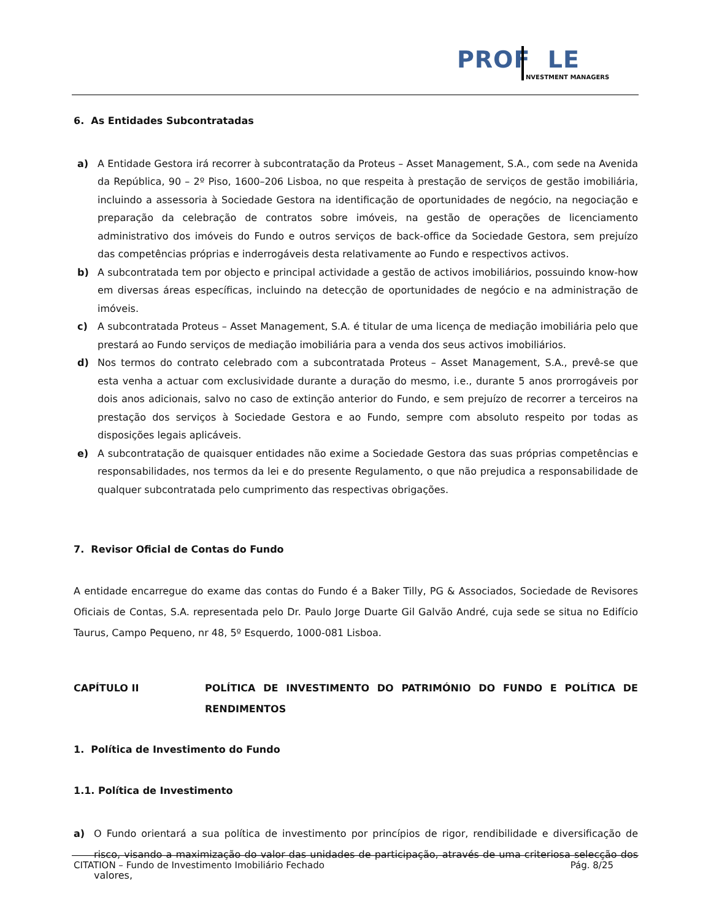PROF LE
NVESTMENT MANAGERS
6. As Entidades Subcontratadas
a) A Entidade Gestora irá recorrer à subcontratação da Proteus – Asset Management, S.A., com sede na Avenida da República, 90 – 2º Piso, 1600–206 Lisboa, no que respeita à prestação de serviços de gestão imobiliária, incluindo a assessoria à Sociedade Gestora na identificação de oportunidades de negócio, na negociação e preparação da celebração de contratos sobre imóveis, na gestão de operações de licenciamento administrativo dos imóveis do Fundo e outros serviços de back-office da Sociedade Gestora, sem prejuízo das competências próprias e inderrogáveis desta relativamente ao Fundo e respectivos activos.
b) A subcontratada tem por objecto e principal actividade a gestão de activos imobiliários, possuindo know-how em diversas áreas específicas, incluindo na detecção de oportunidades de negócio e na administração de imóveis.
c) A subcontratada Proteus – Asset Management, S.A. é titular de uma licença de mediação imobiliária pelo que prestará ao Fundo serviços de mediação imobiliária para a venda dos seus activos imobiliários.
d) Nos termos do contrato celebrado com a subcontratada Proteus – Asset Management, S.A., prevê-se que esta venha a actuar com exclusividade durante a duração do mesmo, i.e., durante 5 anos prorrogáveis por dois anos adicionais, salvo no caso de extinção anterior do Fundo, e sem prejuízo de recorrer a terceiros na prestação dos serviços à Sociedade Gestora e ao Fundo, sempre com absoluto respeito por todas as disposições legais aplicáveis.
e) A subcontratação de quaisquer entidades não exime a Sociedade Gestora das suas próprias competências e responsabilidades, nos termos da lei e do presente Regulamento, o que não prejudica a responsabilidade de qualquer subcontratada pelo cumprimento das respectivas obrigações.
7. Revisor Oficial de Contas do Fundo
A entidade encarregue do exame das contas do Fundo é a Baker Tilly, PG & Associados, Sociedade de Revisores Oficiais de Contas, S.A. representada pelo Dr. Paulo Jorge Duarte Gil Galvão André, cuja sede se situa no Edifício Taurus, Campo Pequeno, nr 48, 5º Esquerdo, 1000-081 Lisboa.
CAPÍTULO II POLÍTICA DE INVESTIMENTO DO PATRIMÓNIO DO FUNDO E POLÍTICA DE RENDIMENTOS
1. Política de Investimento do Fundo
1.1. Política de Investimento
a) O Fundo orientará a sua política de investimento por princípios de rigor, rendibilidade e diversificação de risco, visando a maximização do valor das unidades de participação, através de uma criteriosa selecção dos valores,
CITATION – Fundo de Investimento Imobiliário Fechado Pág. 8/25